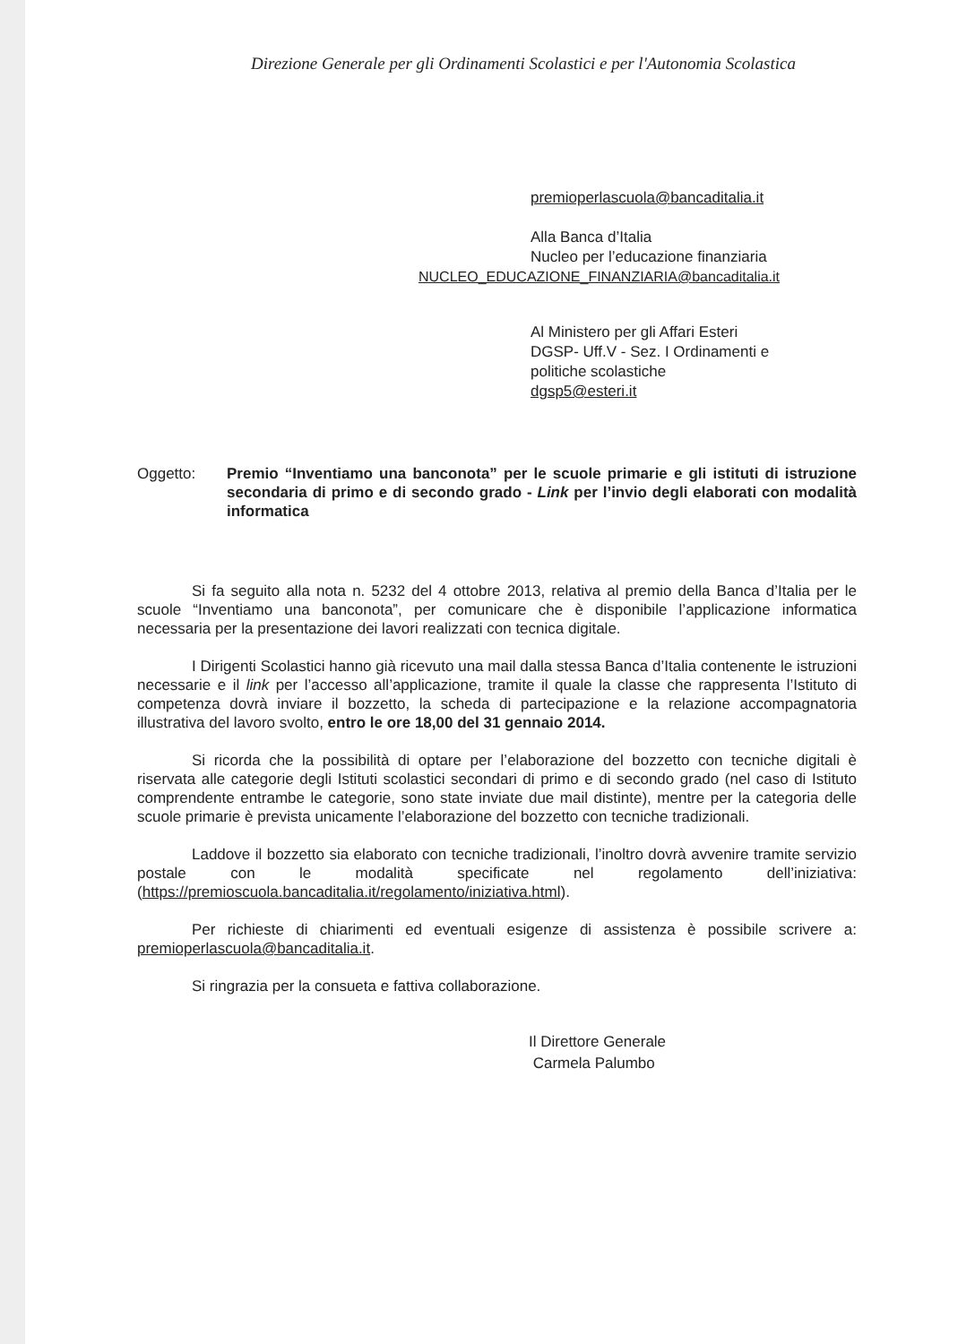Direzione Generale per gli Ordinamenti Scolastici e per l'Autonomia Scolastica
premioperlascuola@bancaditalia.it
Alla Banca d’Italia
Nucleo per l’educazione finanziaria
NUCLEO_EDUCAZIONE_FINANZIARIA@bancaditalia.it
Al Ministero per gli Affari Esteri
DGSP- Uff.V - Sez. I Ordinamenti e
politiche scolastiche
dgsp5@esteri.it
Oggetto: Premio “Inventiamo una banconota” per le scuole primarie e gli istituti di istruzione secondaria di primo e di secondo grado - Link per l’invio degli elaborati con modalità informatica
Si fa seguito alla nota n. 5232 del 4 ottobre 2013, relativa al premio della Banca d’Italia per le scuole “Inventiamo una banconota”, per comunicare che è disponibile l’applicazione informatica necessaria per la presentazione dei lavori realizzati con tecnica digitale.
I Dirigenti Scolastici hanno già ricevuto una mail dalla stessa Banca d’Italia contenente le istruzioni necessarie e il link per l’accesso all’applicazione, tramite il quale la classe che rappresenta l’Istituto di competenza dovrà inviare il bozzetto, la scheda di partecipazione e la relazione accompagnatoria illustrativa del lavoro svolto, entro le ore 18,00 del 31 gennaio 2014.
Si ricorda che la possibilità di optare per l’elaborazione del bozzetto con tecniche digitali è riservata alle categorie degli Istituti scolastici secondari di primo e di secondo grado (nel caso di Istituto comprendente entrambe le categorie, sono state inviate due mail distinte), mentre per la categoria delle scuole primarie è prevista unicamente l’elaborazione del bozzetto con tecniche tradizionali.
Laddove il bozzetto sia elaborato con tecniche tradizionali, l’inoltro dovrà avvenire tramite servizio postale con le modalità specificate nel regolamento dell’iniziativa: (https://premioscuola.bancaditalia.it/regolamento/iniziativa.html).
Per richieste di chiarimenti ed eventuali esigenze di assistenza è possibile scrivere a: premioperlascuola@bancaditalia.it.
Si ringrazia per la consueta e fattiva collaborazione.
Il Direttore Generale
Carmela Palumbo